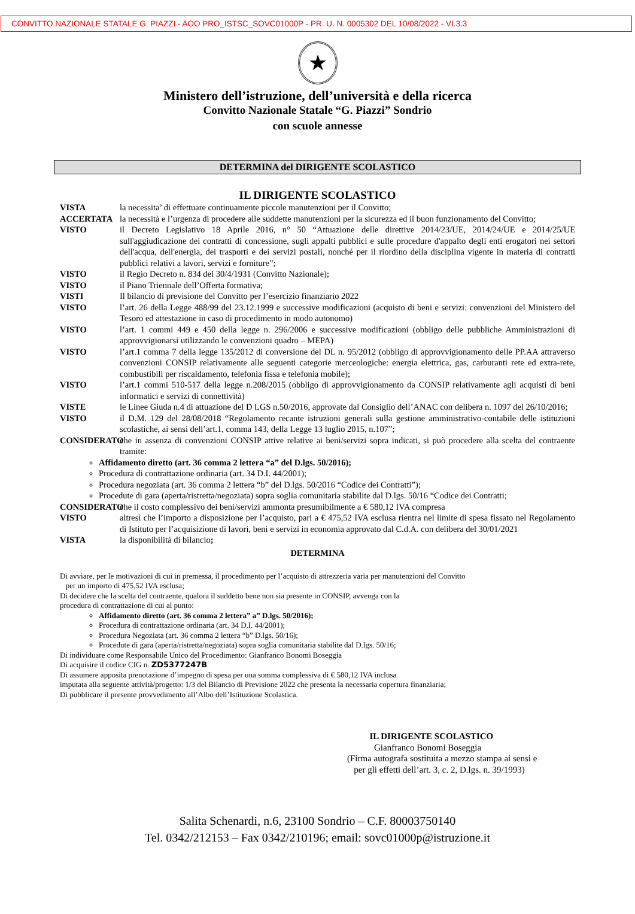CONVITTO NAZIONALE STATALE G. PIAZZI - AOO PRO_ISTSC_SOVC01000P - PR. U. N. 0005302 DEL 10/08/2022 - VI.3.3
★
Ministero dell’istruzione, dell’università e della ricerca
Convitto Nazionale Statale “G. Piazzi” Sondrio
con scuole annesse
DETERMINA del DIRIGENTE SCOLASTICO
IL DIRIGENTE SCOLASTICO
VISTA la necessita’ di effettuare continuamente piccole manutenzioni per il Convitto;
ACCERTATA la necessità e l’urgenza di procedere alle suddette manutenzioni per la sicurezza ed il buon funzionamento del Convitto;
VISTO il Decreto Legislativo 18 Aprile 2016, n° 50 “Attuazione delle direttive 2014/23/UE, 2014/24/UE e 2014/25/UE sull'aggiudicazione dei contratti di concessione, sugli appalti pubblici e sulle procedure d'appalto degli enti erogatori nei settori dell'acqua, dell'energia, dei trasporti e dei servizi postali, nonché per il riordino della disciplina vigente in materia di contratti pubblici relativi a lavori, servizi e forniture”;
VISTO il Regio Decreto n. 834 del 30/4/1931 (Convitto Nazionale);
VISTO il Piano Triennale dell’Offerta formativa;
VISTI Il bilancio di previsione del Convitto per l’esercizio finanziario 2022
VISTO l’art. 26 della Legge 488/99 del 23.12.1999 e successive modificazioni (acquisto di beni e servizi: convenzioni del Ministero del Tesoro ed attestazione in caso di procedimento in modo autonomo)
VISTO l’art. 1 commi 449 e 450 della legge n. 296/2006 e successive modificazioni (obbligo delle pubbliche Amministrazioni di approvvigionarsi utilizzando le convenzioni quadro – MEPA)
VISTO l’art.1 comma 7 della legge 135/2012 di conversione del DL n. 95/2012 (obbligo di approvvigionamento delle PP.AA attraverso convenzioni CONSIP relativamente alle seguenti categorie merceologiche: energia elettrica, gas, carburanti rete ed extra-rete, combustibili per riscaldamento, telefonia fissa e telefonia mobile);
VISTO l’art.1 commi 510-517 della legge n.208/2015 (obbligo di approvvigionamento da CONSIP relativamente agli acquisti di beni informatici e servizi di connettività)
VISTE le Linee Giuda n.4 di attuazione del D LGS n.50/2016, approvate dal Consiglio dell’ANAC con delibera n. 1097 del 26/10/2016;
VISTO il D.M. 129 del 28/08/2018 “Regolamento recante istruzioni generali sulla gestione amministrativo-contabile delle istituzioni scolastiche, ai sensi dell’art.1, comma 143, della Legge 13 luglio 2015, n.107”;
CONSIDERATO che in assenza di convenzioni CONSIP attive relative ai beni/servizi sopra indicati, si può procedere alla scelta del contraente tramite:
Affidamento diretto (art. 36 comma 2 lettera “a” del D.lgs. 50/2016);
Procedura di contrattazione ordinaria (art. 34 D.I. 44/2001);
Procedura negoziata (art. 36 comma 2 lettera “b” del D.lgs. 50/2016 “Codice dei Contratti”);
Procedute di gara (aperta/ristretta/negoziata) sopra soglia comunitaria stabilite dal D.lgs. 50/16 “Codice dei Contratti;
CONSIDERATO che il costo complessivo dei beni/servizi ammonta presumibilmente a € 580,12 IVA compresa
VISTO altresì che l’importo a disposizione per l’acquisto, pari a € 475,52 IVA esclusa rientra nel limite di spesa fissato nel Regolamento di Istituto per l’acquisizione di lavori, beni e servizi in economia approvato dal C.d.A. con delibera del 30/01/2021
VISTA la disponibilità di bilancio;
DETERMINA
Di avviare, per le motivazioni di cui in premessa, il procedimento per l’acquisto di attrezzeria varia per manutenzioni del Convitto
per un importo di 475,52 IVA esclusa;
Di decidere che la scelta del contraente, qualora il suddetto bene non sia presente in CONSIP, avvenga con la
procedura di contrattazione di cui al punto:
Affidamento diretto (art. 36 comma 2 lettera” a” D.lgs. 50/2016);
Procedura di contrattazione ordinaria (art. 34 D.I. 44/2001);
Procedura Negoziata (art. 36 comma 2 lettera “b” D.lgs. 50/16);
Procedute di gara (aperta/ristretta/negoziata) sopra soglia comunitaria stabilite dal D.lgs. 50/16;
Di individuare come Responsabile Unico del Procedimento: Gianfranco Bonomi Boseggia
Di acquisire il codice CIG n. ZD5377247B
Di assumere apposita prenotazione d’impegno di spesa per una somma complessiva di € 580,12 IVA inclusa
imputata alla seguente attività/progetto: 1/3 del Bilancio di Previsione 2022 che presenta la necessaria copertura finanziaria;
Di pubblicare il presente provvedimento all’Albo dell’Istituzione Scolastica.
IL DIRIGENTE SCOLASTICO
Gianfranco Bonomi Boseggia
(Firma autografa sostituita a mezzo stampa ai sensi e
per gli effetti dell’art. 3, c. 2, D.lgs. n. 39/1993)
Salita Schenardi, n.6, 23100 Sondrio – C.F. 80003750140
Tel. 0342/212153 – Fax 0342/210196; email: sovc01000p@istruzione.it